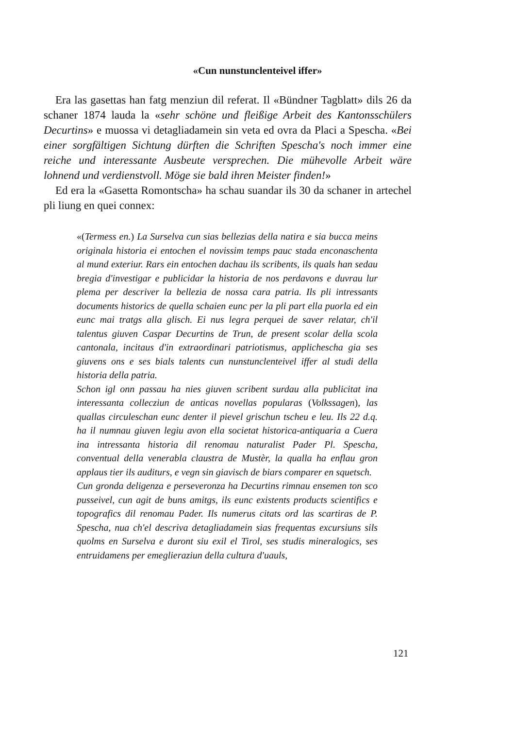«Cun nunstunclenteivel iffer»
Era las gasettas han fatg menziun dil referat. Il «Bündner Tagblatt» dils 26 da schaner 1874 lauda la «sehr schöne und fleißige Arbeit des Kantonsschülers Decurtins» e muossa vi detagliadamein sin veta ed ovra da Placi a Spescha. «Bei einer sorgfältigen Sichtung dürften die Schriften Spescha's noch immer eine reiche und interessante Ausbeute versprechen. Die mühevolle Arbeit wäre lohnend und verdienstvoll. Möge sie bald ihren Meister finden!»
Ed era la «Gasetta Romontscha» ha schau suandar ils 30 da schaner in artechel pli liung en quei connex:
«(Termess en.) La Surselva cun sias bellezias della natira e sia bucca meins originala historia ei entochen el novissim temps pauc stada enconaschenta al mund exteriur. Rars ein entochen dachau ils scribents, ils quals han sedau bregia d'investigar e publicidar la historia de nos perdavons e duvrau lur plema per descriver la bellezia de nossa cara patria. Ils pli intressants documents historics de quella schaien eunc per la pli part ella puorla ed ein eunc mai tratgs alla glisch. Ei nus legra perquei de saver relatar, ch'il talentus giuven Caspar Decurtins de Trun, de present scolar della scola cantonala, incitaus d'in extraordinari patriotismus, applichescha gia ses giuvens ons e ses bials talents cun nunstunclenteivel iffer al studi della historia della patria.
Schon igl onn passau ha nies giuven scribent surdau alla publicitat ina interessanta collecziun de anticas novellas popularas (Volkssagen), las quallas circuleschan eunc denter il pievel grischun tscheu e leu. Ils 22 d.q. ha il numnau giuven legiu avon ella societat historica-antiquaria a Cuera ina intressanta historia dil renomau naturalist Pader Pl. Spescha, conventual della venerabla claustra de Mustèr, la qualla ha enflau gron applaus tier ils auditurs, e vegn sin giavisch de biars comparer en squetsch.
Cun gronda deligenza e perseveronza ha Decurtins rimnau ensemen ton sco pusseivel, cun agit de buns amitgs, ils eunc existents products scientifics e topografics dil renomau Pader. Ils numerus citats ord las scartiras de P. Spescha, nua ch'el descriva detagliadamein sias frequentas excursiuns sils quolms en Surselva e duront siu exil el Tirol, ses studis mineralogics, ses entruidamens per emeglieraziun della cultura d'uauls,
121